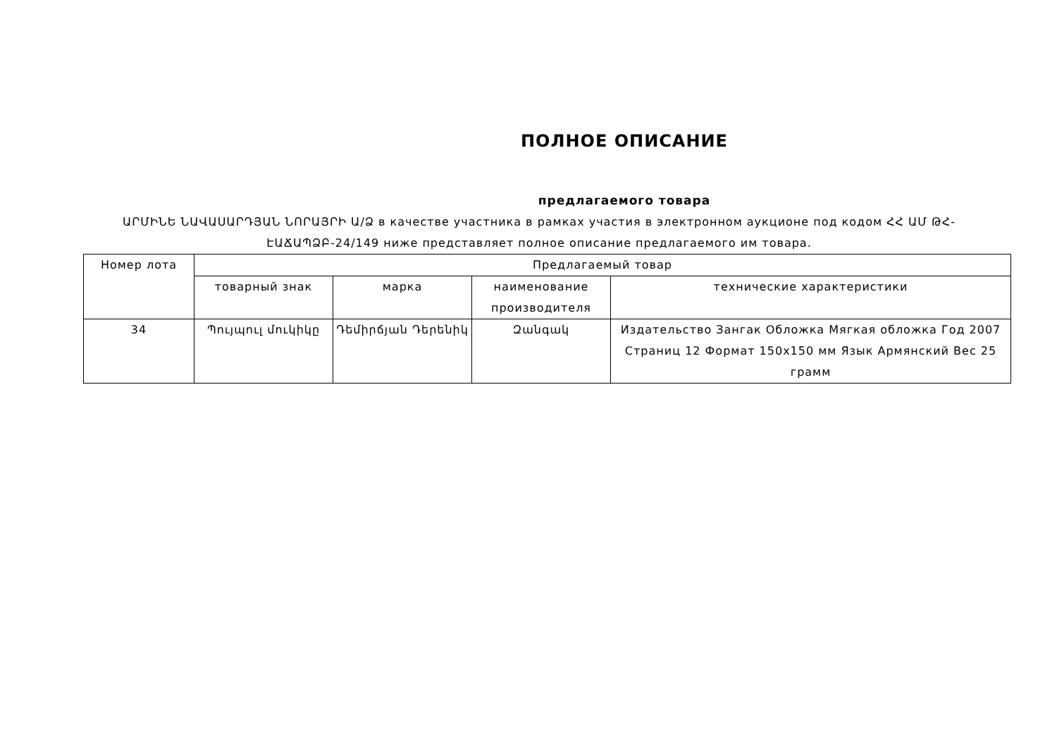ПОЛНОЕ ОПИСАНИЕ
предлагаемого товара
ԱՐՄԻՆԵ ՆԱՎԱՍԱՐԴՅԱՆ ՆՈՐԱՅՐԻ Ա/Ձ в качестве участника в рамках участия в электронном аукционе под кодом ՀՀ ԱՄ ԹՀ-ԷԱՃԱՊՁԲ-24/149 ниже представляет полное описание предлагаемого им товара.
| Номер лота | Предлагаемый товар | | | |
| --- | --- | --- | --- | --- |
| | товарный знак | марка | наименование производителя | технические характеристики |
| 34 | Պույպուլ մուկիկը | Դեմիրճյան Դերենիկ | Զանգակ | Издательство Зангак Обложка Мягкая обложка Год 2007 Страниц 12 Формат 150x150 мм Язык Армянский Вес 25 грамм |